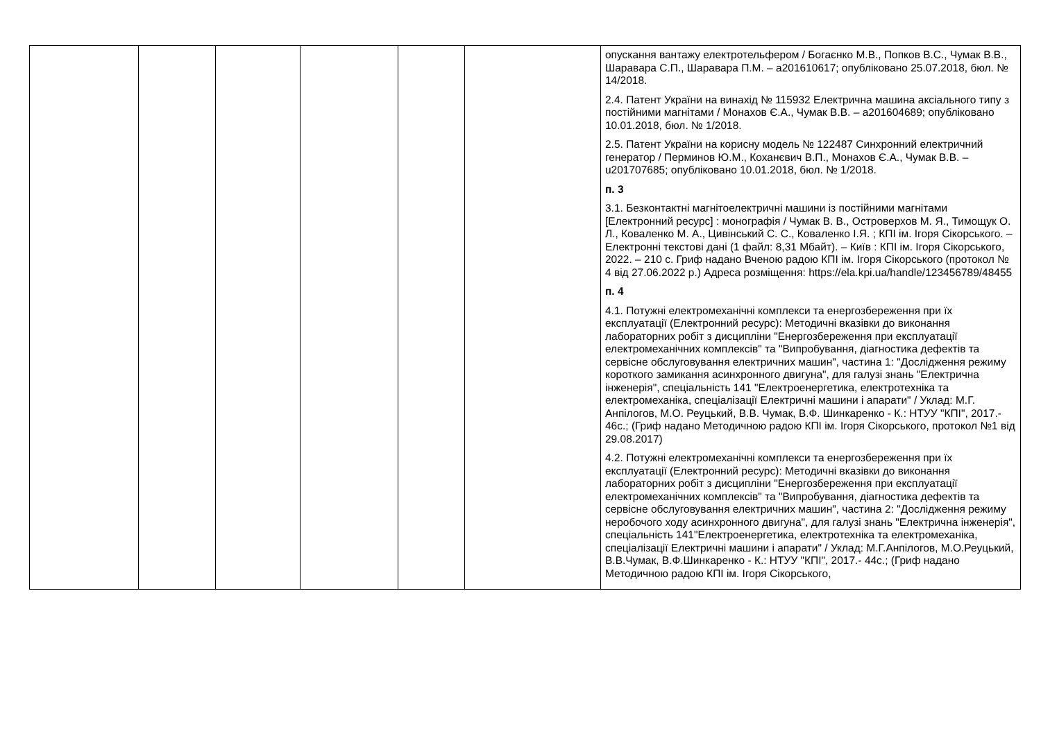| | | | | | | опускання вантажу електротельфером / Богаєнко М.В., Попков В.С., Чумак В.В., Шаравара С.П., Шаравара П.М. – a201610617; опубліковано 25.07.2018, бюл. № 14/2018. 2.4. Патент України на винахід № 115932 Електрична машина аксіального типу з постійними магнітами / Монахов Є.А., Чумак В.В. – a201604689; опубліковано 10.01.2018, бюл. № 1/2018. 2.5. Патент України на корисну модель № 122487 Синхронний електричний генератор / Перминов Ю.М., Коханєвич В.П., Монахов Є.А., Чумак В.В. – u201707685; опубліковано 10.01.2018, бюл. № 1/2018. п. 3 3.1. Безконтактні магнітоелектричні машини із постійними магнітами [Електронний ресурс] : монографія / Чумак В. В., Островерхов М. Я., Тимощук О. Л., Коваленко М. А., Цивінський С. С., Коваленко І.Я. ; КПІ ім. Ігоря Сікорського. – Електронні текстові дані (1 файл: 8,31 Мбайт). – Київ : КПІ ім. Ігоря Сікорського, 2022. – 210 с. Гриф надано Вченою радою КПІ ім. Ігоря Сікорського (протокол № 4 від 27.06.2022 р.) Адреса розміщення: https://ela.kpi.ua/handle/123456789/48455 п. 4 4.1. Потужні електромеханічні комплекси та енергозбереження при їх експлуатації (Електронний ресурс): Методичні вказівки до виконання лабораторних робіт з дисципліни "Енергозбереження при експлуатації електромеханічних комплексів" та "Випробування, діагностика дефектів та сервісне обслуговування електричних машин", частина 1: "Дослідження режиму короткого замикання асинхронного двигуна", для галузі знань "Електрична інженерія", спеціальність 141 "Електроенергетика, електротехніка та електромеханіка, спеціалізації Електричні машини і апарати" / Уклад: М.Г. Анпілогов, М.О. Реуцький, В.В. Чумак, В.Ф. Шинкаренко - К.: НТУУ "КПІ", 2017.- 46с.; (Гриф надано Методичною радою КПІ ім. Ігоря Сікорського, протокол №1 від 29.08.2017) 4.2. Потужні електромеханічні комплекси та енергозбереження при їх експлуатації (Електронний ресурс): Методичні вказівки до виконання лабораторних робіт з дисципліни "Енергозбереження при експлуатації електромеханічних комплексів" та "Випробування, діагностика дефектів та сервісне обслуговування електричних машин", частина 2: "Дослідження режиму неробочого ходу асинхронного двигуна", для галузі знань "Електрична інженерія", спеціальність 141"Електроенергетика, електротехніка та електромеханіка, спеціалізації Електричні машини і апарати" / Уклад: М.Г.Анпілогов, М.О.Реуцький, В.В.Чумак, В.Ф.Шинкаренко - К.: НТУУ "КПІ", 2017.- 44с.; (Гриф надано Методичною радою КПІ ім. Ігоря Сікорського, |